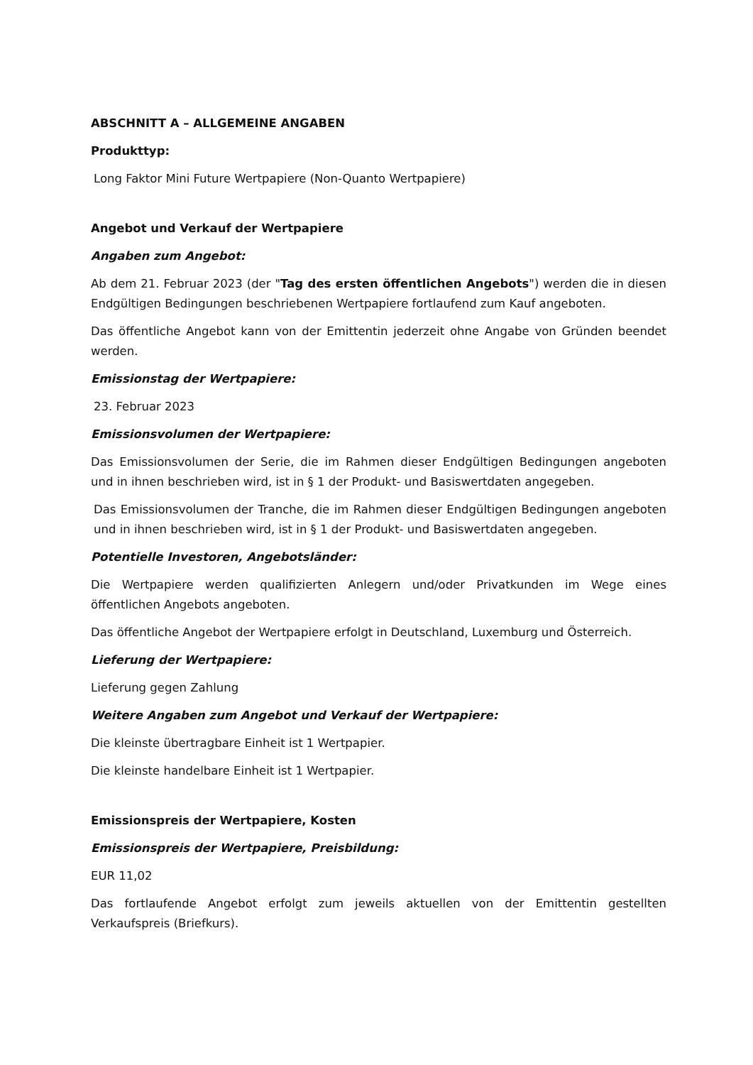ABSCHNITT A – ALLGEMEINE ANGABEN
Produkttyp:
Long Faktor Mini Future Wertpapiere (Non-Quanto Wertpapiere)
Angebot und Verkauf der Wertpapiere
Angaben zum Angebot:
Ab dem 21. Februar 2023 (der "Tag des ersten öffentlichen Angebots") werden die in diesen Endgültigen Bedingungen beschriebenen Wertpapiere fortlaufend zum Kauf angeboten.
Das öffentliche Angebot kann von der Emittentin jederzeit ohne Angabe von Gründen beendet werden.
Emissionstag der Wertpapiere:
23. Februar 2023
Emissionsvolumen der Wertpapiere:
Das Emissionsvolumen der Serie, die im Rahmen dieser Endgültigen Bedingungen angeboten und in ihnen beschrieben wird, ist in § 1 der Produkt- und Basiswertdaten angegeben.
Das Emissionsvolumen der Tranche, die im Rahmen dieser Endgültigen Bedingungen angeboten und in ihnen beschrieben wird, ist in § 1 der Produkt- und Basiswertdaten angegeben.
Potentielle Investoren, Angebotsländer:
Die Wertpapiere werden qualifizierten Anlegern und/oder Privatkunden im Wege eines öffentlichen Angebots angeboten.
Das öffentliche Angebot der Wertpapiere erfolgt in Deutschland, Luxemburg und Österreich.
Lieferung der Wertpapiere:
Lieferung gegen Zahlung
Weitere Angaben zum Angebot und Verkauf der Wertpapiere:
Die kleinste übertragbare Einheit ist 1 Wertpapier.
Die kleinste handelbare Einheit ist 1 Wertpapier.
Emissionspreis der Wertpapiere, Kosten
Emissionspreis der Wertpapiere, Preisbildung:
EUR 11,02
Das fortlaufende Angebot erfolgt zum jeweils aktuellen von der Emittentin gestellten Verkaufspreis (Briefkurs).